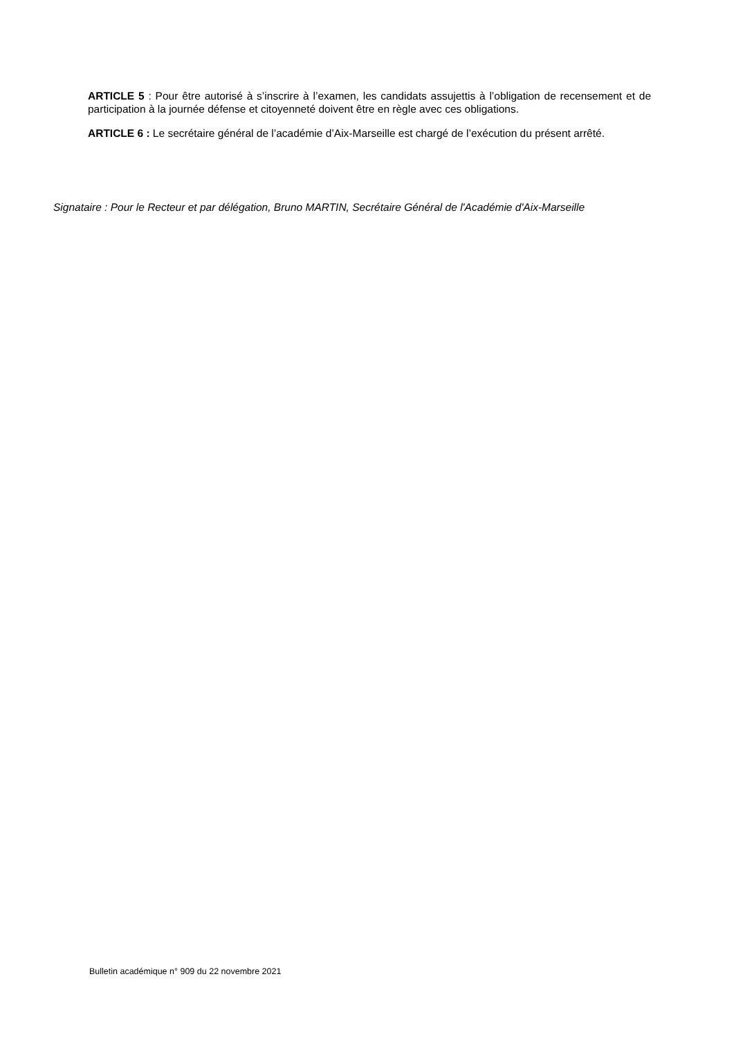ARTICLE 5 : Pour être autorisé à s’inscrire à l’examen, les candidats assujettis à l’obligation de recensement et de participation à la journée défense et citoyenneté doivent être en règle avec ces obligations.
ARTICLE 6 : Le secrétaire général de l’académie d’Aix-Marseille est chargé de l’exécution du présent arrêté.
Signataire : Pour le Recteur et par délégation, Bruno MARTIN, Secrétaire Général de l'Académie d'Aix-Marseille
Bulletin académique n° 909 du 22 novembre 2021